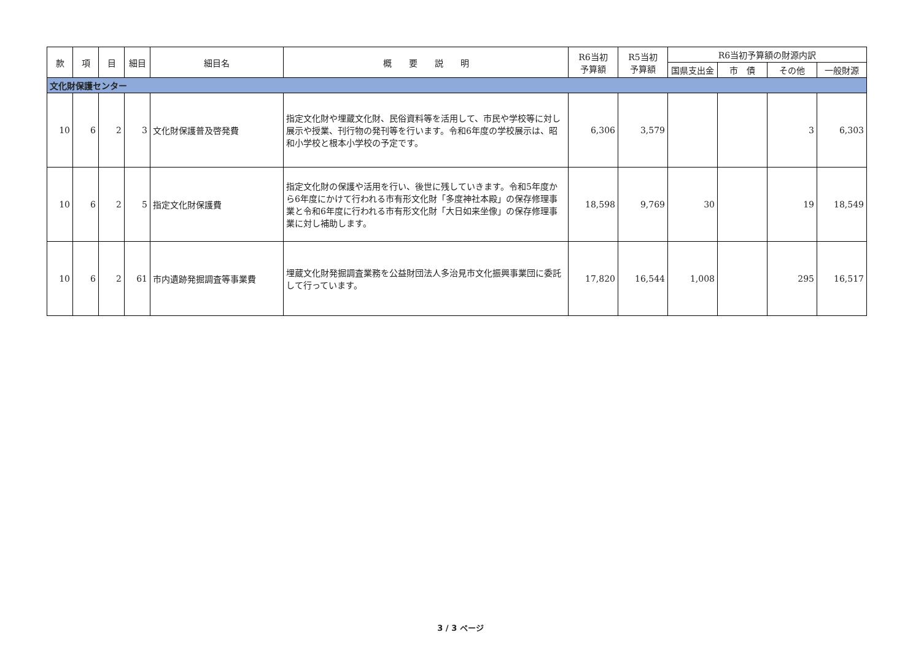| 款 | 項 | 目 | 細目 | 細目名 | 概 要 説 明 | R6当初 予算額 | R5当初 予算額 | R6当初予算額の財源内訳 | | | |
| --- | --- | --- | --- | --- | --- | --- | --- | --- | --- | --- | --- |
| | | | | | | | | 国県支出金 | 市 債 | その他 | 一般財源 |
| 文化財保護センター | | | | | | | | | | | |
| 10 | 6 | 2 | 3 | 文化財保護普及啓発費 | 指定文化財や埋蔵文化財、民俗資料等を活用して、市民や学校等に対し展示や授業、刊行物の発刊等を行います。令和6年度の学校展示は、昭和小学校と根本小学校の予定です。 | 6,306 | 3,579 | | | 3 | 6,303 |
| 10 | 6 | 2 | 5 | 指定文化財保護費 | 指定文化財の保護や活用を行い、後世に残していきます。令和5年度から6年度にかけて行われる市有形文化財「多度神社本殿」の保存修理事業と令和6年度に行われる市有形文化財「大日如来坐像」の保存修理事業に対し補助します。 | 18,598 | 9,769 | 30 | | 19 | 18,549 |
| 10 | 6 | 2 | 61 | 市内遺跡発掘調査等事業費 | 埋蔵文化財発掘調査業務を公益財団法人多治見市文化振興事業団に委託して行っています。 | 17,820 | 16,544 | 1,008 | | 295 | 16,517 |
3 / 3 ページ